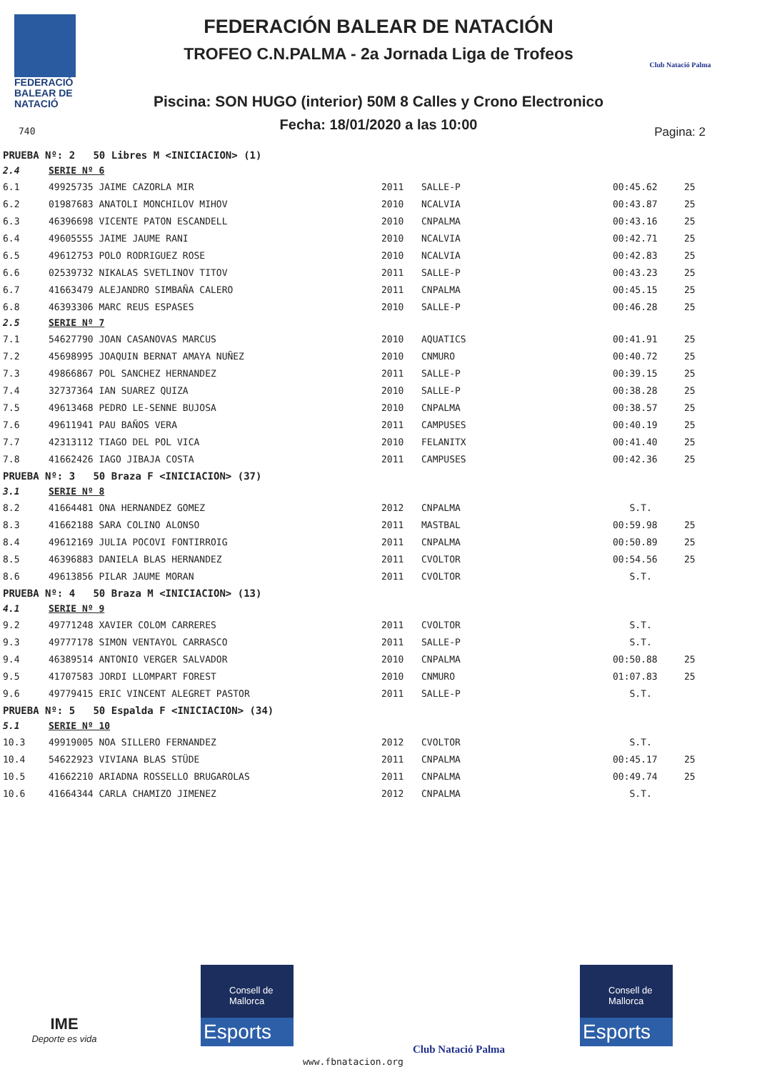FEDERACIÓ
BALEAR DE
NATACIÓ
740
FEDERACIÓN BALEAR DE NATACIÓN
TROFEO C.N.PALMA - 2a Jornada Liga de Trofeos
Piscina: SON HUGO (interior) 50M 8 Calles y Crono Electronico
Fecha: 18/01/2020 a las 10:00
Club Natació Palma
Pagina: 2
| PRUEBA Nº: 2 50 Libres M <INICIACION> (1) | | | | | |
| 2.4 | SERIE Nº 6 | | | | |
| 6.1 | 49925735 JAIME CAZORLA MIR | 2011 | SALLE-P | 00:45.62 | 25 |
| 6.2 | 01987683 ANATOLI MONCHILOV MIHOV | 2010 | NCALVIA | 00:43.87 | 25 |
| 6.3 | 46396698 VICENTE PATON ESCANDELL | 2010 | CNPALMA | 00:43.16 | 25 |
| 6.4 | 49605555 JAIME JAUME RANI | 2010 | NCALVIA | 00:42.71 | 25 |
| 6.5 | 49612753 POLO RODRIGUEZ ROSE | 2010 | NCALVIA | 00:42.83 | 25 |
| 6.6 | 02539732 NIKALAS SVETLINOV TITOV | 2011 | SALLE-P | 00:43.23 | 25 |
| 6.7 | 41663479 ALEJANDRO SIMBAÑA CALERO | 2011 | CNPALMA | 00:45.15 | 25 |
| 6.8 | 46393306 MARC REUS ESPASES | 2010 | SALLE-P | 00:46.28 | 25 |
| 2.5 | SERIE Nº 7 | | | | |
| 7.1 | 54627790 JOAN CASANOVAS MARCUS | 2010 | AQUATICS | 00:41.91 | 25 |
| 7.2 | 45698995 JOAQUIN BERNAT AMAYA NUÑEZ | 2010 | CNMURO | 00:40.72 | 25 |
| 7.3 | 49866867 POL SANCHEZ HERNANDEZ | 2011 | SALLE-P | 00:39.15 | 25 |
| 7.4 | 32737364 IAN SUAREZ QUIZA | 2010 | SALLE-P | 00:38.28 | 25 |
| 7.5 | 49613468 PEDRO LE-SENNE BUJOSA | 2010 | CNPALMA | 00:38.57 | 25 |
| 7.6 | 49611941 PAU BAÑOS VERA | 2011 | CAMPUSES | 00:40.19 | 25 |
| 7.7 | 42313112 TIAGO DEL POL VICA | 2010 | FELANITX | 00:41.40 | 25 |
| 7.8 | 41662426 IAGO JIBAJA COSTA | 2011 | CAMPUSES | 00:42.36 | 25 |
| PRUEBA Nº: 3 50 Braza F <INICIACION> (37) | | | | | |
| 3.1 | SERIE Nº 8 | | | | |
| 8.2 | 41664481 ONA HERNANDEZ GOMEZ | 2012 | CNPALMA | S.T. | |
| 8.3 | 41662188 SARA COLINO ALONSO | 2011 | MASTBAL | 00:59.98 | 25 |
| 8.4 | 49612169 JULIA POCOVI FONTIRROIG | 2011 | CNPALMA | 00:50.89 | 25 |
| 8.5 | 46396883 DANIELA BLAS HERNANDEZ | 2011 | CVOLTOR | 00:54.56 | 25 |
| 8.6 | 49613856 PILAR JAUME MORAN | 2011 | CVOLTOR | S.T. | |
| PRUEBA Nº: 4 50 Braza M <INICIACION> (13) | | | | | |
| 4.1 | SERIE Nº 9 | | | | |
| 9.2 | 49771248 XAVIER COLOM CARRERES | 2011 | CVOLTOR | S.T. | |
| 9.3 | 49777178 SIMON VENTAYOL CARRASCO | 2011 | SALLE-P | S.T. | |
| 9.4 | 46389514 ANTONIO VERGER SALVADOR | 2010 | CNPALMA | 00:50.88 | 25 |
| 9.5 | 41707583 JORDI LLOMPART FOREST | 2010 | CNMURO | 01:07.83 | 25 |
| 9.6 | 49779415 ERIC VINCENT ALEGRET PASTOR | 2011 | SALLE-P | S.T. | |
| PRUEBA Nº: 5 50 Espalda F <INICIACION> (34) | | | | | |
| 5.1 | SERIE Nº 10 | | | | |
| 10.3 | 49919005 NOA SILLERO FERNANDEZ | 2012 | CVOLTOR | S.T. | |
| 10.4 | 54622923 VIVIANA BLAS STÜDE | 2011 | CNPALMA | 00:45.17 | 25 |
| 10.5 | 41662210 ARIADNA ROSSELLO BRUGAROLAS | 2011 | CNPALMA | 00:49.74 | 25 |
| 10.6 | 41664344 CARLA CHAMIZO JIMENEZ | 2012 | CNPALMA | S.T. | |
IME
Deporte es vida
Consell de Mallorca
Esports
Club Natació Palma
Consell de Mallorca
Esports
www.fbnatacion.org